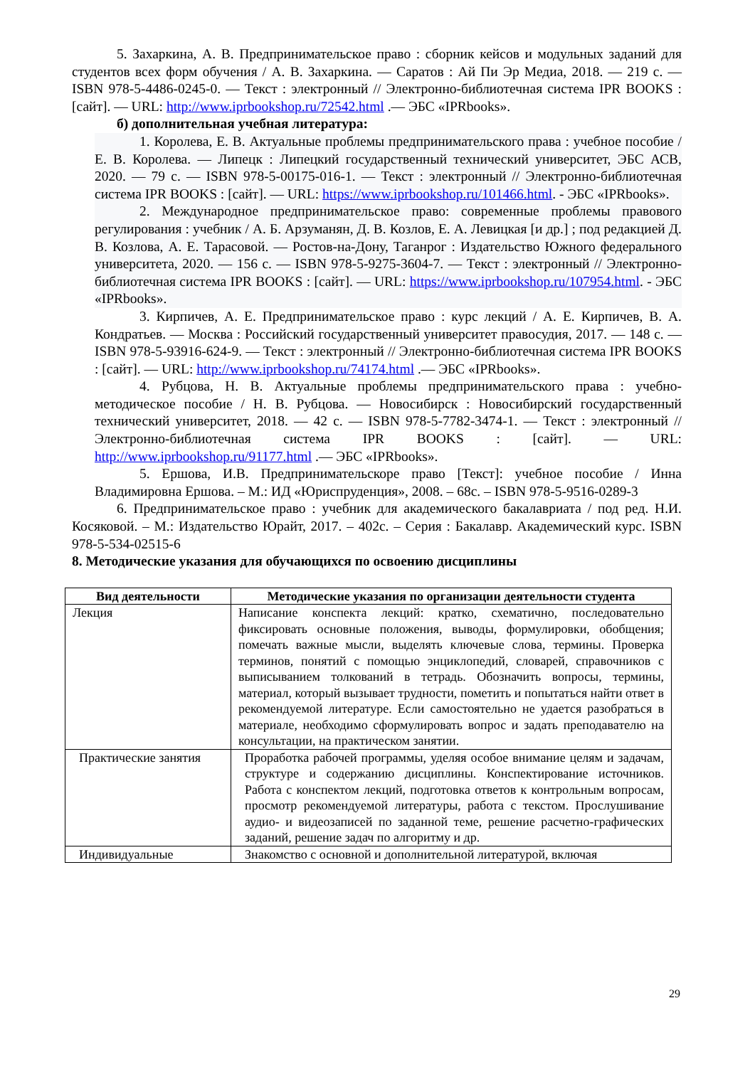5. Захаркина, А. В. Предпринимательское право : сборник кейсов и модульных заданий для студентов всех форм обучения / А. В. Захаркина. — Саратов : Ай Пи Эр Медиа, 2018. — 219 с. — ISBN 978-5-4486-0245-0. — Текст : электронный // Электронно-библиотечная система IPR BOOKS : [сайт]. — URL: http://www.iprbookshop.ru/72542.html .— ЭБС «IPRbooks».
б) дополнительная учебная литература:
1. Королева, Е. В. Актуальные проблемы предпринимательского права : учебное пособие / Е. В. Королева. — Липецк : Липецкий государственный технический университет, ЭБС АСВ, 2020. — 79 c. — ISBN 978-5-00175-016-1. — Текст : электронный // Электронно-библиотечная система IPR BOOKS : [сайт]. — URL: https://www.iprbookshop.ru/101466.html. - ЭБС «IPRbooks».
2. Международное предпринимательское право: современные проблемы правового регулирования : учебник / А. Б. Арзуманян, Д. В. Козлов, Е. А. Левицкая [и др.] ; под редакцией Д. В. Козлова, А. Е. Тарасовой. — Ростов-на-Дону, Таганрог : Издательство Южного федерального университета, 2020. — 156 c. — ISBN 978-5-9275-3604-7. — Текст : электронный // Электронно-библиотечная система IPR BOOKS : [сайт]. — URL: https://www.iprbookshop.ru/107954.html. - ЭБС «IPRbooks».
3. Кирпичев, А. Е. Предпринимательское право : курс лекций / А. Е. Кирпичев, В. А. Кондратьев. — Москва : Российский государственный университет правосудия, 2017. — 148 c. — ISBN 978-5-93916-624-9. — Текст : электронный // Электронно-библиотечная система IPR BOOKS : [сайт]. — URL: http://www.iprbookshop.ru/74174.html .— ЭБС «IPRbooks».
4. Рубцова, Н. В. Актуальные проблемы предпринимательского права : учебно-методическое пособие / Н. В. Рубцова. — Новосибирск : Новосибирский государственный технический университет, 2018. — 42 c. — ISBN 978-5-7782-3474-1. — Текст : электронный // Электронно-библиотечная система IPR BOOKS : [сайт]. — URL: http://www.iprbookshop.ru/91177.html .— ЭБС «IPRbooks».
5. Ершова, И.В. Предпринимательскоре право [Текст]: учебное пособие / Инна Владимировна Ершова. – М.: ИД «Юриспруденция», 2008. – 68с. – ISBN 978-5-9516-0289-3
6. Предпринимательское право : учебник для академического бакалавриата / под ред. Н.И. Косяковой. – М.: Издательство Юрайт, 2017. – 402с. – Серия : Бакалавр. Академический курс. ISBN 978-5-534-02515-6
8. Методические указания для обучающихся по освоению дисциплины
| Вид деятельности | Методические указания по организации деятельности студента |
| --- | --- |
| Лекция | Написание конспекта лекций: кратко, схематично, последовательно фиксировать основные положения, выводы, формулировки, обобщения; помечать важные мысли, выделять ключевые слова, термины. Проверка терминов, понятий с помощью энциклопедий, словарей, справочников с выписыванием толкований в тетрадь. Обозначить вопросы, термины, материал, который вызывает трудности, пометить и попытаться найти ответ в рекомендуемой литературе. Если самостоятельно не удается разобраться в материале, необходимо сформулировать вопрос и задать преподавателю на консультации, на практическом занятии. |
| Практические занятия | Проработка рабочей программы, уделяя особое внимание целям и задачам, структуре и содержанию дисциплины. Конспектирование источников. Работа с конспектом лекций, подготовка ответов к контрольным вопросам, просмотр рекомендуемой литературы, работа с текстом. Прослушивание аудио- и видеозаписей по заданной теме, решение расчетно-графических заданий, решение задач по алгоритму и др. |
| Индивидуальные | Знакомство с основной и дополнительной литературой, включая |
29